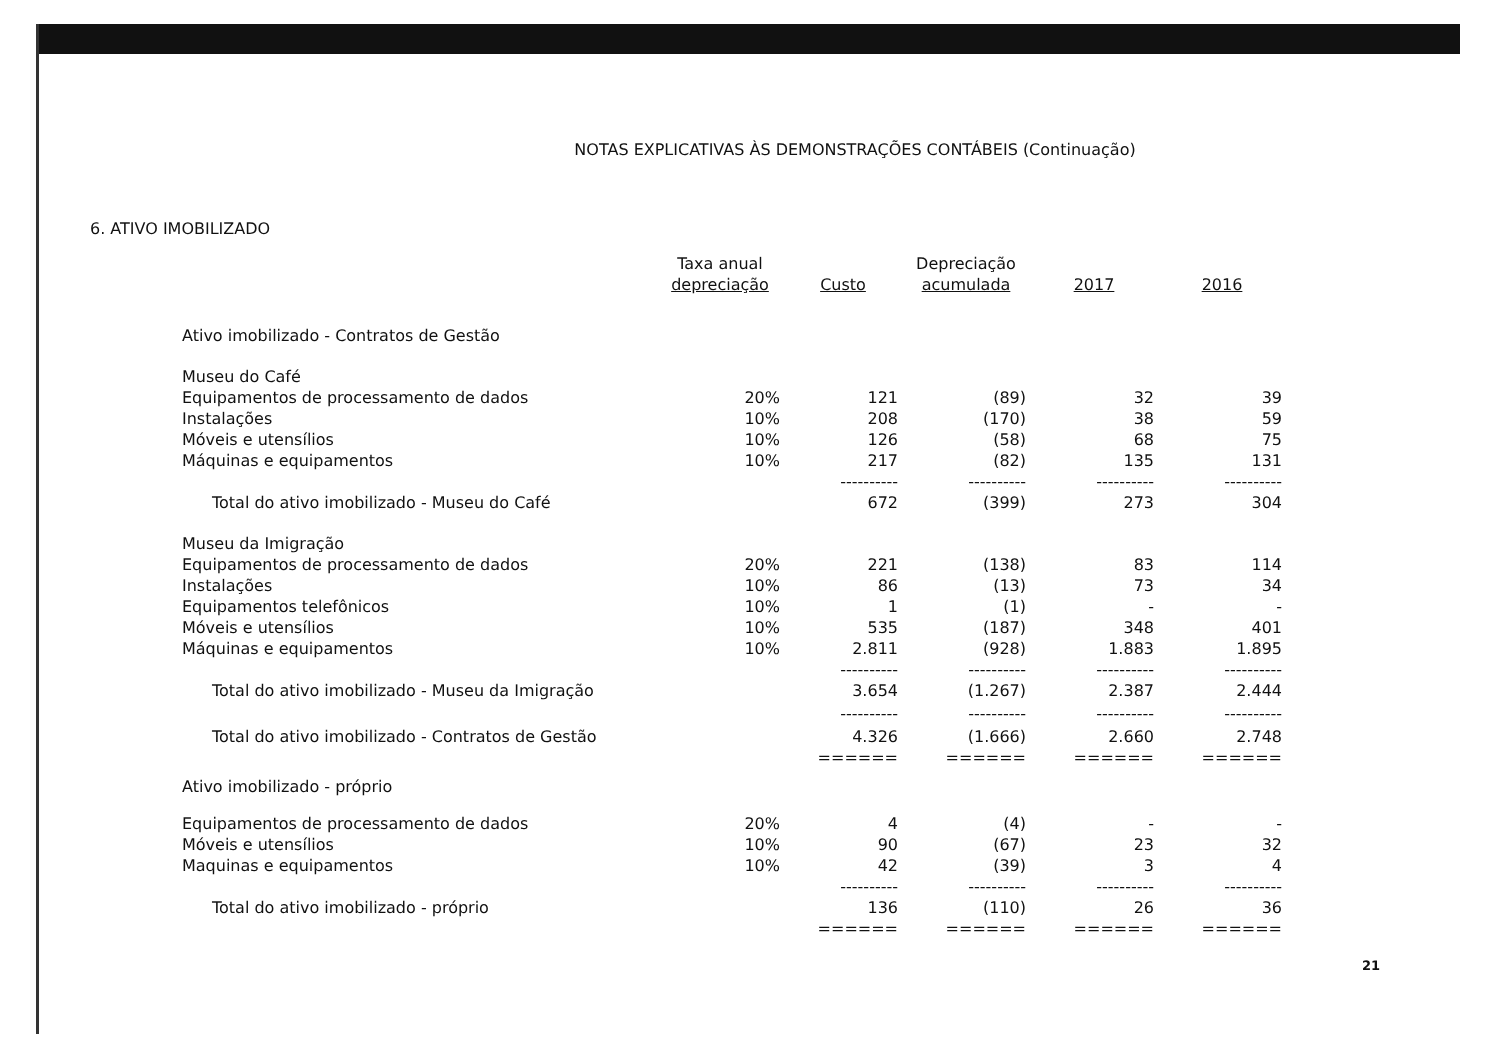NOTAS EXPLICATIVAS ÀS DEMONSTRAÇÕES CONTÁBEIS (Continuação)
6. ATIVO IMOBILIZADO
| | Taxa anual depreciação | Custo | Depreciação acumulada | 2017 | 2016 |
| --- | --- | --- | --- | --- | --- |
| Ativo imobilizado - Contratos de Gestão | | | | | |
| Museu do Café | | | | | |
| Equipamentos de processamento de dados | 20% | 121 | (89) | 32 | 39 |
| Instalações | 10% | 208 | (170) | 38 | 59 |
| Móveis e utensílios | 10% | 126 | (58) | 68 | 75 |
| Máquinas e equipamentos | 10% | 217 | (82) | 135 | 131 |
| | | ---------- | ---------- | ---------- | ---------- |
| Total do ativo imobilizado - Museu do Café | | 672 | (399) | 273 | 304 |
| Museu da Imigração | | | | | |
| Equipamentos de processamento de dados | 20% | 221 | (138) | 83 | 114 |
| Instalações | 10% | 86 | (13) | 73 | 34 |
| Equipamentos telefônicos | 10% | 1 | (1) | - | - |
| Móveis e utensílios | 10% | 535 | (187) | 348 | 401 |
| Máquinas e equipamentos | 10% | 2.811 | (928) | 1.883 | 1.895 |
| | | ---------- | ---------- | ---------- | ---------- |
| Total do ativo imobilizado - Museu da Imigração | | 3.654 | (1.267) | 2.387 | 2.444 |
| | | ---------- | ---------- | ---------- | ---------- |
| Total do ativo imobilizado - Contratos de Gestão | | 4.326 | (1.666) | 2.660 | 2.748 |
| | | ====== | ====== | ====== | ====== |
| Ativo imobilizado - próprio | | | | | |
| Equipamentos de processamento de dados | 20% | 4 | (4) | - | - |
| Móveis e utensílios | 10% | 90 | (67) | 23 | 32 |
| Maquinas e equipamentos | 10% | 42 | (39) | 3 | 4 |
| | | ---------- | ---------- | ---------- | ---------- |
| Total do ativo imobilizado - próprio | | 136 | (110) | 26 | 36 |
| | | ====== | ====== | ====== | ====== |
21